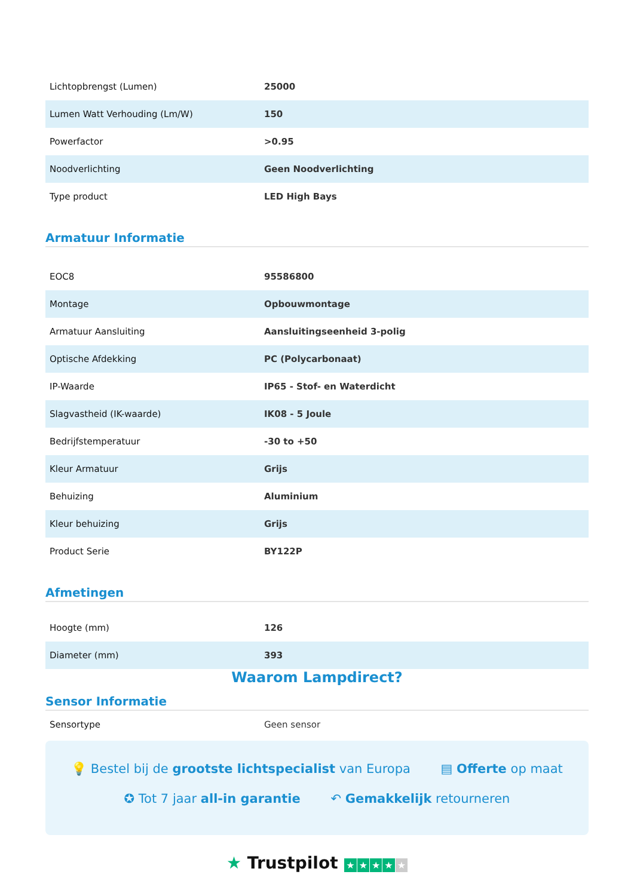| Lichtopbrengst (Lumen) | 25000 |
| Lumen Watt Verhouding (Lm/W) | 150 |
| Powerfactor | >0.95 |
| Noodverlichting | Geen Noodverlichting |
| Type product | LED High Bays |
Armatuur Informatie
| EOC8 | 95586800 |
| Montage | Opbouwmontage |
| Armatuur Aansluiting | Aansluitingseenheid 3-polig |
| Optische Afdekking | PC (Polycarbonaat) |
| IP-Waarde | IP65 - Stof- en Waterdicht |
| Slagvastheid (IK-waarde) | IK08 - 5 Joule |
| Bedrijfstemperatuur | -30 to +50 |
| Kleur Armatuur | Grijs |
| Behuizing | Aluminium |
| Kleur behuizing | Grijs |
| Product Serie | BY122P |
Afmetingen
| Hoogte (mm) | 126 |
| Diameter (mm) | 393 |
Waarom Lampdirect?
Sensor Informatie
| Sensortype | Geen sensor |
💡 Bestel bij de grootste lichtspecialist van Europa ▤ Offerte op maat
✪ Tot 7 jaar all-in garantie ↶ Gemakkelijk retourneren
★ Trustpilot ★ ★ ★ ★ ★